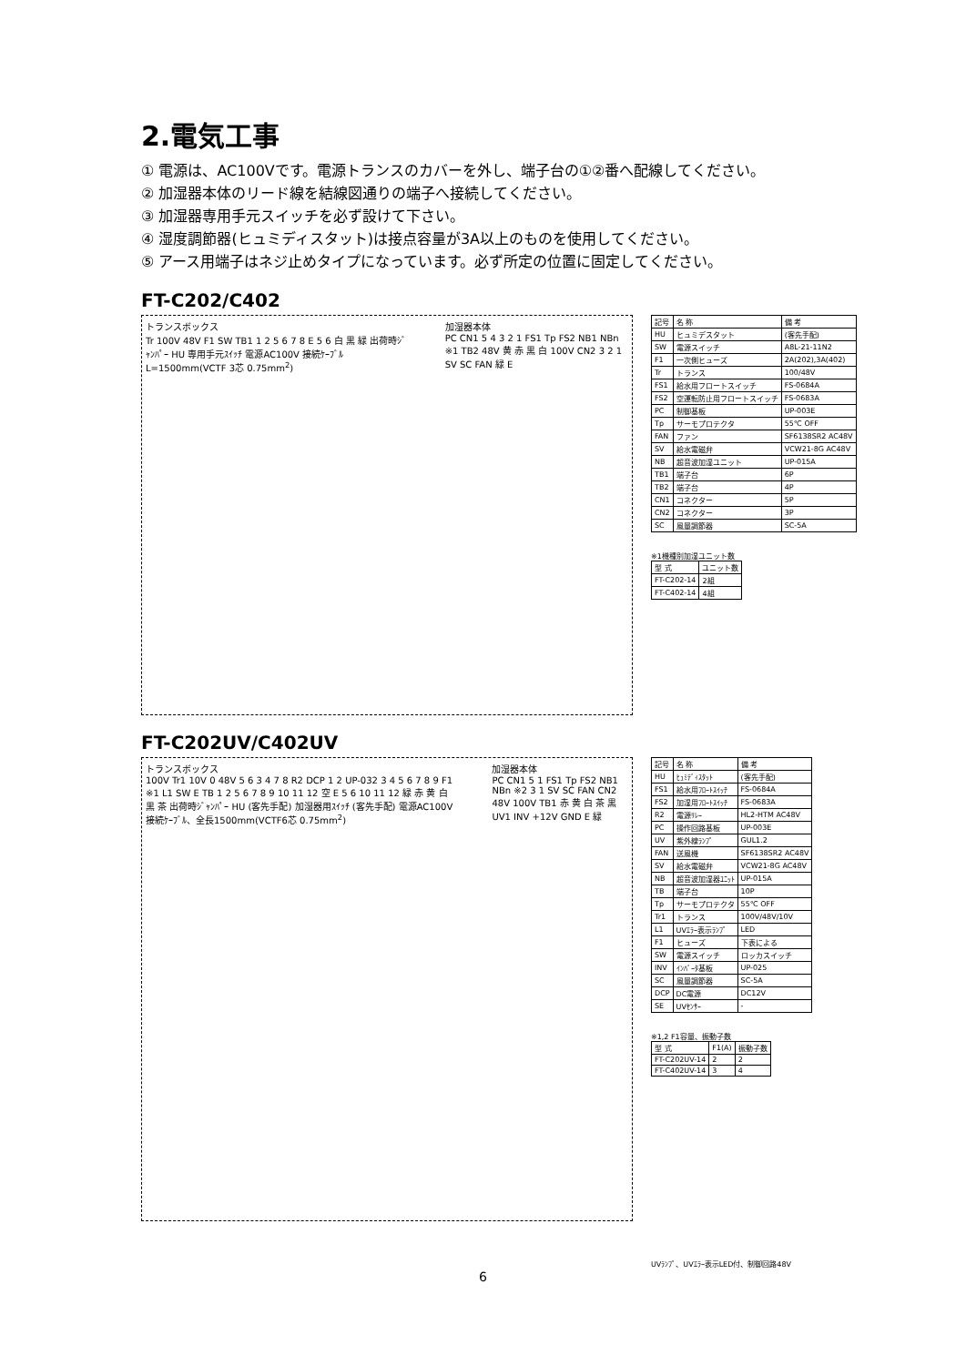2.電気工事
① 電源は、AC100Vです。電源トランスのカバーを外し、端子台の①②番へ配線してください。
② 加湿器本体のリード線を結線図通りの端子へ接続してください。
③ 加湿器専用手元スイッチを必ず設けて下さい。
④ 湿度調節器(ヒュミディスタット)は接点容量が3A以上のものを使用してください。
⑤ アース用端子はネジ止めタイプになっています。必ず所定の位置に固定してください。
FT-C202/C402
トランスボックス
Tr 100V 48V F1 SW TB1 1 2 5 6 7 8 E 5 6 白 黒 緑 出荷時ｼﾞｬﾝﾊﾟｰ HU 専用手元ｽｲｯﾁ 電源AC100V 接続ｹｰﾌﾞﾙ L=1500mm(VCTF 3芯 0.75mm<sup>2</sup>)
加湿器本体
PC CN1 5 4 3 2 1 FS1 Tp FS2 NB1 NBn ※1 TB2 48V 黄 赤 黒 白 100V CN2 3 2 1 SV SC FAN 緑 E
| 記号 | 名 称 | 備 考 |
| --- | --- | --- |
| HU | ヒュミデスタット | (客先手配) |
| SW | 電源スイッチ | A8L-21-11N2 |
| F1 | 一次側ヒューズ | 2A(202),3A(402) |
| Tr | トランス | 100/48V |
| FS1 | 給水用フロートスイッチ | FS-0684A |
| FS2 | 空運転防止用フロートスイッチ | FS-0683A |
| PC | 制御基板 | UP-003E |
| Tp | サーモプロテクタ | 55℃ OFF |
| FAN | ファン | SF6138SR2 AC48V |
| SV | 給水電磁弁 | VCW21-8G AC48V |
| NB | 超音波加湿ユニット | UP-015A |
| TB1 | 端子台 | 6P |
| TB2 | 端子台 | 4P |
| CN1 | コネクター | 5P |
| CN2 | コネクター | 3P |
| SC | 風量調節器 | SC-5A |
※1機種別加湿ユニット数
| 型 式 | ユニット数 |
| --- | --- |
| FT-C202-14 | 2組 |
| FT-C402-14 | 4組 |
FT-C202UV/C402UV
トランスボックス
100V Tr1 10V 0 48V 5 6 3 4 7 8 R2 DCP 1 2 UP-032 3 4 5 6 7 8 9 F1 ※1 L1 SW E TB 1 2 5 6 7 8 9 10 11 12 空 E 5 6 10 11 12 緑 赤 黄 白 黒 茶 出荷時ｼﾞｬﾝﾊﾟｰ HU (客先手配) 加湿器用ｽｲｯﾁ (客先手配) 電源AC100V 接続ｹｰﾌﾞﾙ、全長1500mm(VCTF6芯 0.75mm<sup>2</sup>)
加湿器本体
PC CN1 5 1 FS1 Tp FS2 NB1 NBn ※2 3 1 SV SC FAN CN2 48V 100V TB1 赤 黄 白 茶 黒 UV1 INV +12V GND E 緑
| 記号 | 名 称 | 備 考 |
| --- | --- | --- |
| HU | ﾋｭﾐﾃﾞｨｽﾀｯﾄ | (客先手配) |
| FS1 | 給水用ﾌﾛｰﾄｽｲｯﾁ | FS-0684A |
| FS2 | 加湿用ﾌﾛｰﾄｽｲｯﾁ | FS-0683A |
| R2 | 電源ﾘﾚｰ | HL2-HTM AC48V |
| PC | 操作回路基板 | UP-003E |
| UV | 紫外線ﾗﾝﾌﾟ | GUL1.2 |
| FAN | 送風機 | SF6138SR2 AC48V |
| SV | 給水電磁弁 | VCW21-8G AC48V |
| NB | 超音波加湿器ﾕﾆｯﾄ | UP-015A |
| TB | 端子台 | 10P |
| Tp | サーモプロテクタ | 55℃ OFF |
| Tr1 | トランス | 100V/48V/10V |
| L1 | UVｴﾗｰ表示ﾗﾝﾌﾟ | LED |
| F1 | ヒューズ | 下表による |
| SW | 電源スイッチ | ロッカスイッチ |
| INV | ｲﾝﾊﾞｰﾀ基板 | UP-025 |
| SC | 風量調節器 | SC-5A |
| DCP | DC電源 | DC12V |
| SE | UVｾﾝｻｰ | - |
※1,2 F1容量、振動子数
| 型 式 | F1(A) | 振動子数 |
| --- | --- | --- |
| FT-C202UV-14 | 2 | 2 |
| FT-C402UV-14 | 3 | 4 |
UVﾗﾝﾌﾟ、UVｴﾗｰ表示LED付、制御回路48V
6